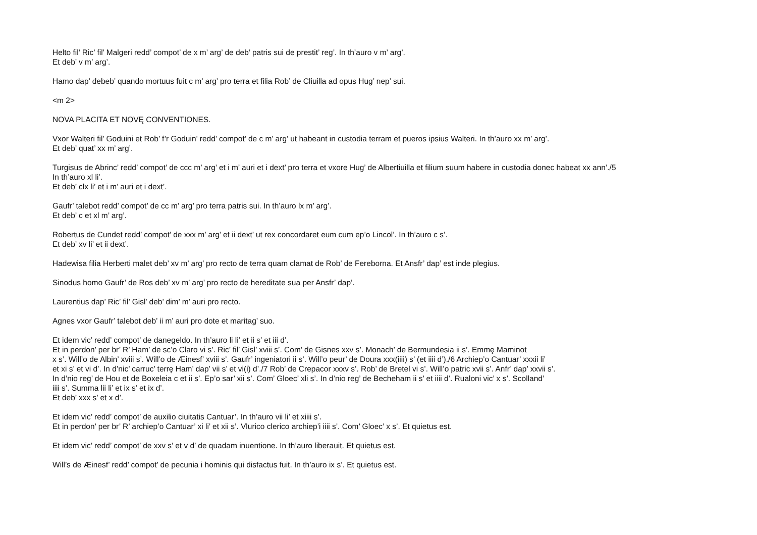Helto fil’ Ric’ fil’ Malgeri redd’ compot’ de x m’ arg’ de deb’ patris sui de prestit’ reg’. In th’auro v m’ arg’.
Et deb’ v m’ arg’.
Hamo dap’ debeb’ quando mortuus fuit c m’ arg’ pro terra et filia Rob’ de Cliuilla ad opus Hug’ nep’ sui.
<m 2>
NOVA PLACITA ET NOVĘ CONVENTIONES.
Vxor Walteri fil’ Goduini et Rob’ f’r Goduin’ redd’ compot’ de c m’ arg’ ut habeant in custodia terram et pueros ipsius Walteri. In th’auro xx m’ arg’.
Et deb’ quat’ xx m’ arg’.
Turgisus de Abrinc’ redd’ compot’ de ccc m’ arg’ et i m’ auri et i dext’ pro terra et vxore Hug’ de Albertiuilla et filium suum habere in custodia donec habeat xx ann’./5
In th’auro xl li’.
Et deb’ clx li’ et i m’ auri et i dext’.
Gaufr’ talebot redd’ compot’ de cc m’ arg’ pro terra patris sui. In th’auro lx m’ arg’.
Et deb’ c et xl m’ arg’.
Robertus de Cundet redd’ compot’ de xxx m’ arg’ et ii dext’ ut rex concordaret eum cum ep’o Lincol’. In th’auro c s’.
Et deb’ xv li’ et ii dext’.
Hadewisa filia Herberti malet deb’ xv m’ arg’ pro recto de terra quam clamat de Rob’ de Fereborna. Et Ansfr’ dap’ est inde plegius.
Sinodus homo Gaufr’ de Ros deb’ xv m’ arg’ pro recto de hereditate sua per Ansfr’ dap’.
Laurentius dap’ Ric’ fil’ Gisl’ deb’ dim’ m’ auri pro recto.
Agnes vxor Gaufr’ talebot deb’ ii m’ auri pro dote et maritag’ suo.
Et idem vic’ redd’ compot’ de danegeldo. In th’auro li li’ et ii s’ et iii d’.
Et in perdon’ per br’ R’ Ham’ de sc’o Claro vi s’. Ric’ fil’ Gisl’ xviii s’. Com’ de Gisnes xxv s’. Monach’ de Bermundesia ii s’. Emmę Maminot
x s’. Will’o de Albin’ xviii s’. Will’o de Æinesf’ xviii s’. Gaufr’ ingeniatori ii s’. Will’o peur’ de Doura xxx(iiii) s’ (et iiii d’)./6 Archiep’o Cantuar’ xxxii li’
et xi s’ et vi d’. In d’nic’ carruc’ terrę Ham’ dap’ vii s’ et vi(i) d’./7 Rob’ de Crepacor xxxv s’. Rob’ de Bretel vi s’. Will’o patric xvii s’. Anfr’ dap’ xxvii s’.
In d’nio reg’ de Hou et de Boxeleia c et ii s’. Ep’o sar’ xii s’. Com’ Gloec’ xli s’. In d’nio reg’ de Becheham ii s’ et iiii d’. Rualoni vic’ x s’. Scolland’
iiii s’. Summa lii li’ et ix s’ et ix d’.
Et deb’ xxx s’ et x d’.
Et idem vic’ redd’ compot’ de auxilio ciuitatis Cantuar’. In th’auro vii li’ et xiiii s’.
Et in perdon’ per br’ R’ archiep’o Cantuar’ xi li’ et xii s’. Vlurico clerico archiep’i iiii s’. Com’ Gloec’ x s’. Et quietus est.
Et idem vic’ redd’ compot’ de xxv s’ et v d’ de quadam inuentione. In th’auro liberauit. Et quietus est.
Will’s de Æinesf’ redd’ compot’ de pecunia i hominis qui disfactus fuit. In th’auro ix s’. Et quietus est.